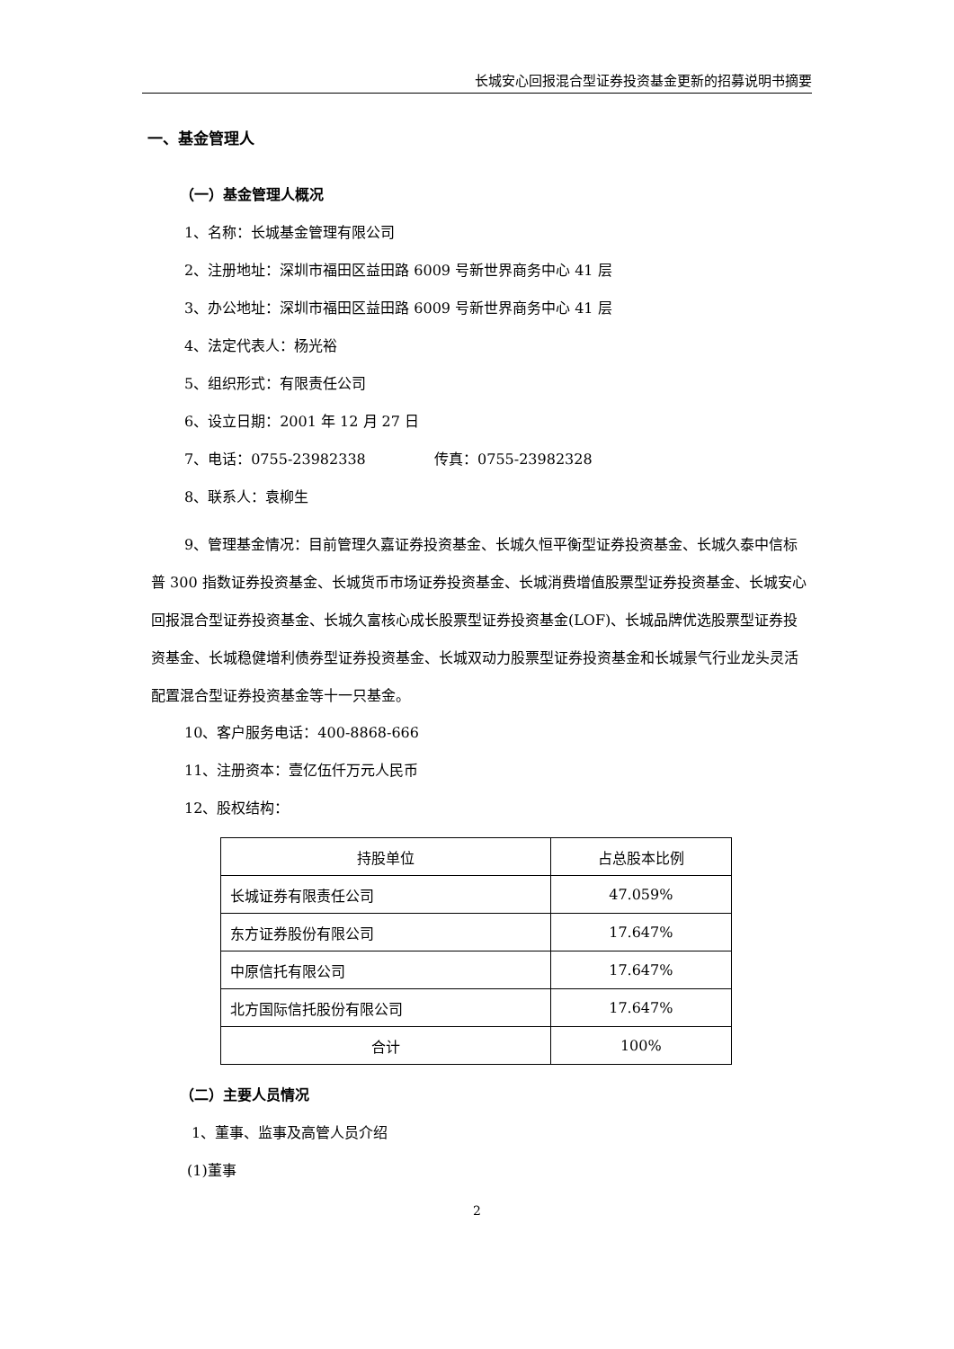长城安心回报混合型证券投资基金更新的招募说明书摘要
一、基金管理人
（一）基金管理人概况
1、名称：长城基金管理有限公司
2、注册地址：深圳市福田区益田路 6009 号新世界商务中心 41 层
3、办公地址：深圳市福田区益田路 6009 号新世界商务中心 41 层
4、法定代表人：杨光裕
5、组织形式：有限责任公司
6、设立日期：2001 年 12 月 27 日
7、电话：0755-23982338 传真：0755-23982328
8、联系人：袁柳生
9、管理基金情况：目前管理久嘉证券投资基金、长城久恒平衡型证券投资基金、长城久泰中信标普 300 指数证券投资基金、长城货币市场证券投资基金、长城消费增值股票型证券投资基金、长城安心回报混合型证券投资基金、长城久富核心成长股票型证券投资基金(LOF)、长城品牌优选股票型证券投资基金、长城稳健增利债券型证券投资基金、长城双动力股票型证券投资基金和长城景气行业龙头灵活配置混合型证券投资基金等十一只基金。
10、客户服务电话：400-8868-666
11、注册资本：壹亿伍仟万元人民币
12、股权结构：
| 持股单位 | 占总股本比例 |
| --- | --- |
| 长城证券有限责任公司 | 47.059% |
| 东方证券股份有限公司 | 17.647% |
| 中原信托有限公司 | 17.647% |
| 北方国际信托股份有限公司 | 17.647% |
| 合计 | 100% |
（二）主要人员情况
1、董事、监事及高管人员介绍
(1)董事
2